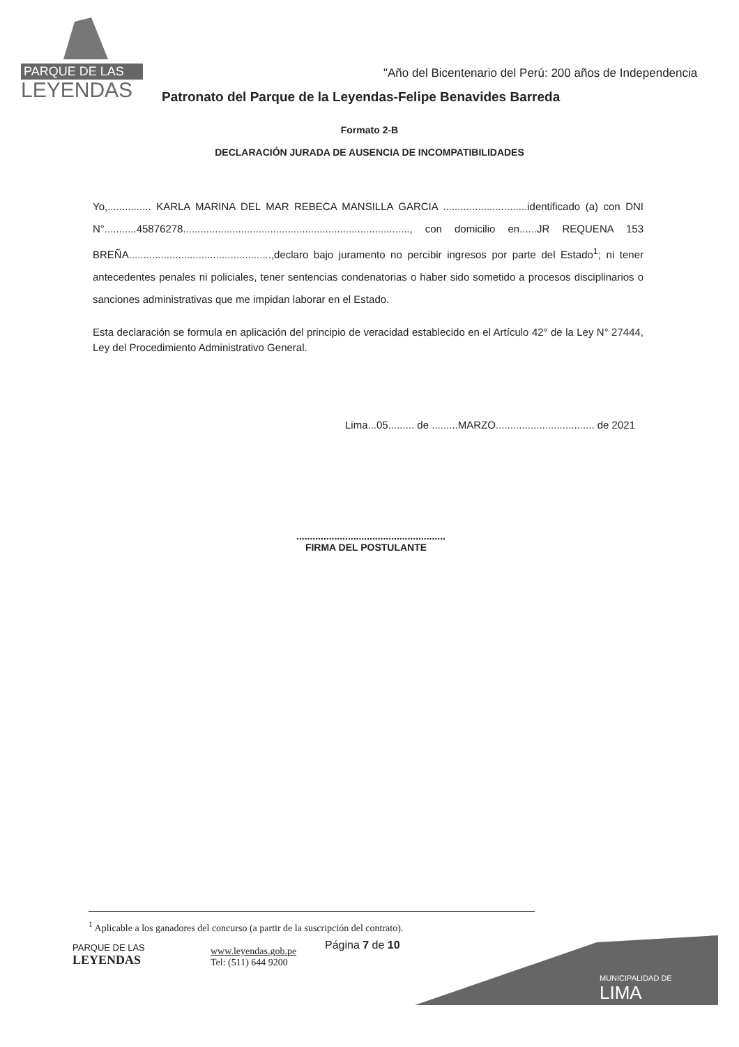PARQUE DE LAS
LEYENDAS
"Año del Bicentenario del Perú: 200 años de Independencia
Patronato del Parque de la Leyendas-Felipe Benavides Barreda
Formato 2-B
DECLARACIÓN JURADA DE AUSENCIA DE INCOMPATIBILIDADES
Yo,............... KARLA MARINA DEL MAR REBECA MANSILLA GARCIA .............................identificado (a) con DNI N°...........45876278.............................................................................., con domicilio en......JR REQUENA 153 BREÑA.................................................,declaro bajo juramento no percibir ingresos por parte del Estado<sup>1</sup>; ni tener antecedentes penales ni policiales, tener sentencias condenatorias o haber sido sometido a procesos disciplinarios o sanciones administrativas que me impidan laborar en el Estado.
Esta declaración se formula en aplicación del principio de veracidad establecido en el Artículo 42° de la Ley N° 27444, Ley del Procedimiento Administrativo General.
Lima...05......... de .........MARZO.................................. de 2021
.......................................................
FIRMA DEL POSTULANTE
<sup>1</sup> Aplicable a los ganadores del concurso (a partir de la suscripción del contrato).
PARQUE DE LAS
LEYENDAS
www.leyendas.gob.pe
Tel: (511) 644 9200
Página 7 de 10
MUNICIPALIDAD DE
LIMA